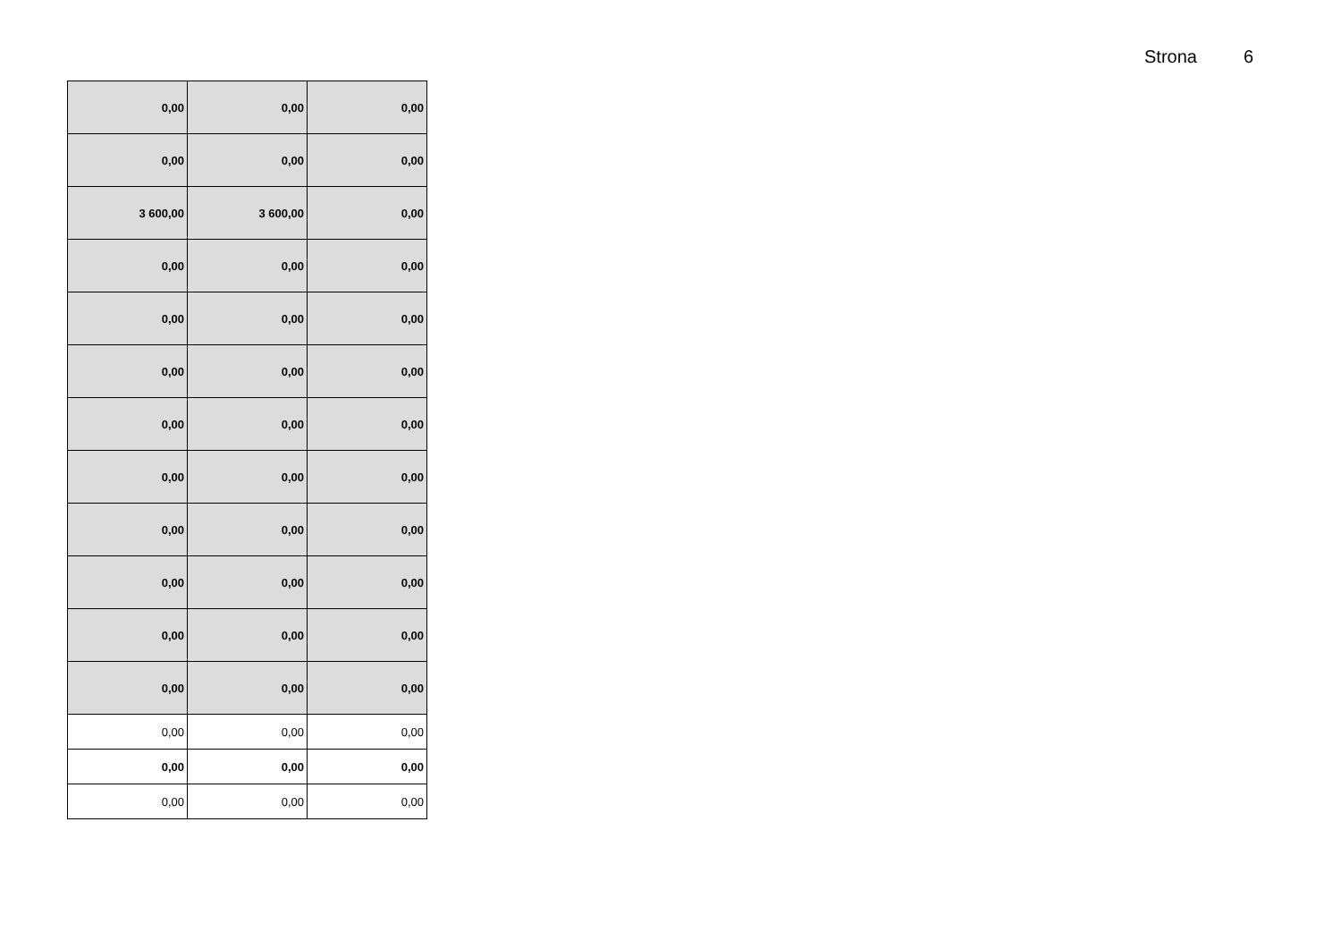Strona 6
| 0,00 | 0,00 | 0,00 |
| 0,00 | 0,00 | 0,00 |
| 3 600,00 | 3 600,00 | 0,00 |
| 0,00 | 0,00 | 0,00 |
| 0,00 | 0,00 | 0,00 |
| 0,00 | 0,00 | 0,00 |
| 0,00 | 0,00 | 0,00 |
| 0,00 | 0,00 | 0,00 |
| 0,00 | 0,00 | 0,00 |
| 0,00 | 0,00 | 0,00 |
| 0,00 | 0,00 | 0,00 |
| 0,00 | 0,00 | 0,00 |
| 0,00 | 0,00 | 0,00 |
| 0,00 | 0,00 | 0,00 |
| 0,00 | 0,00 | 0,00 |